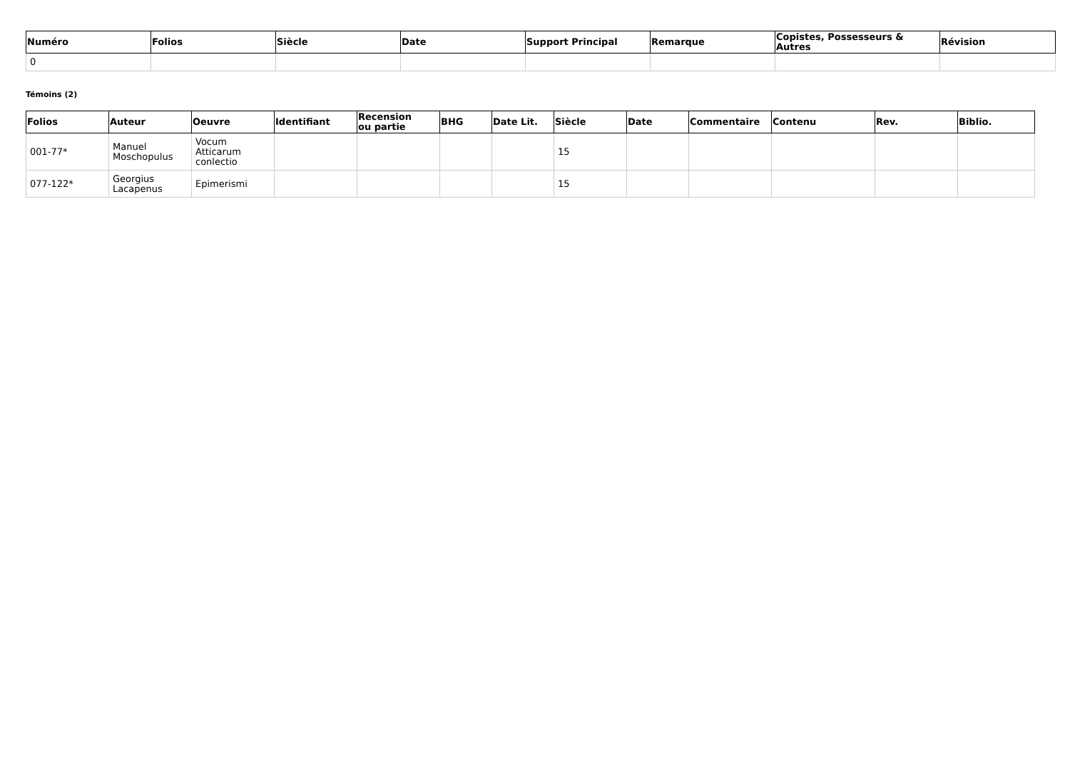| Numéro | Folios | Siècle | Date | Support Principal | Remarque | Copistes, Possesseurs & Autres | Révision |
| --- | --- | --- | --- | --- | --- | --- | --- |
| 0 | | | | | | | |
Témoins (2)
| Folios | Auteur | Oeuvre | Identifiant | Recension ou partie | BHG | Date Lit. | Siècle | Date | Commentaire | Contenu | Rev. | Biblio. |
| --- | --- | --- | --- | --- | --- | --- | --- | --- | --- | --- | --- | --- |
| 001-77* | Manuel Moschopulus | Vocum Atticarum conlectio | | | | | 15 | | | | | |
| 077-122* | Georgius Lacapenus | Epimerismi | | | | | 15 | | | | | |